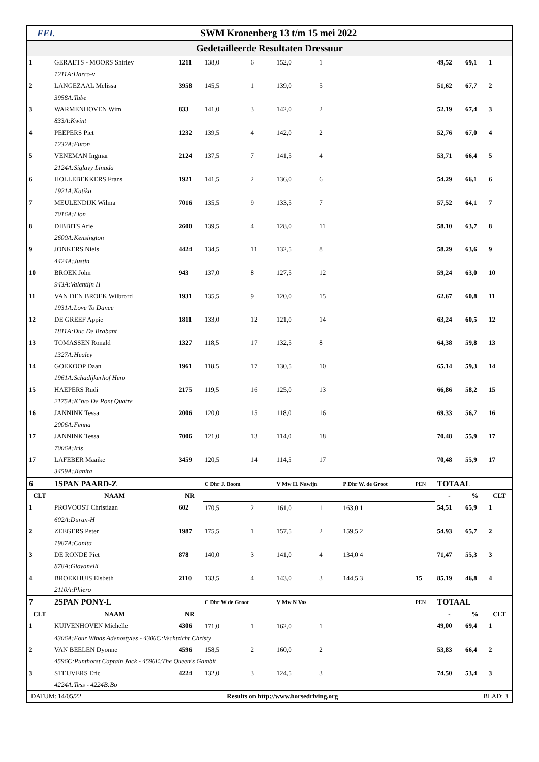FEI. SWM Kronenberg 13 t/m 15 mei 2022
Gedetailleerde Resultaten Dressuur
| 1 | GERAETS - MOORS Shirley | 1211 | 138,0 | 6 | 152,0 | 1 | | | 49,52 | 69,1 | 1 |
| | 1211A:Harco-v | | | | | | | | | | |
| 2 | LANGEZAAL Melissa | 3958 | 145,5 | 1 | 139,0 | 5 | | | 51,62 | 67,7 | 2 |
| | 3958A:Tabe | | | | | | | | | | |
| 3 | WARMENHOVEN Wim | 833 | 141,0 | 3 | 142,0 | 2 | | | 52,19 | 67,4 | 3 |
| | 833A:Kwint | | | | | | | | | | |
| 4 | PEEPERS Piet | 1232 | 139,5 | 4 | 142,0 | 2 | | | 52,76 | 67,0 | 4 |
| | 1232A:Furon | | | | | | | | | | |
| 5 | VENEMAN Ingmar | 2124 | 137,5 | 7 | 141,5 | 4 | | | 53,71 | 66,4 | 5 |
| | 2124A:Siglavy Linada | | | | | | | | | | |
| 6 | HOLLEBEKKERS Frans | 1921 | 141,5 | 2 | 136,0 | 6 | | | 54,29 | 66,1 | 6 |
| | 1921A:Katika | | | | | | | | | | |
| 7 | MEULENDIJK Wilma | 7016 | 135,5 | 9 | 133,5 | 7 | | | 57,52 | 64,1 | 7 |
| | 7016A:Lion | | | | | | | | | | |
| 8 | DIBBITS Arie | 2600 | 139,5 | 4 | 128,0 | 11 | | | 58,10 | 63,7 | 8 |
| | 2600A:Kensington | | | | | | | | | | |
| 9 | JONKERS Niels | 4424 | 134,5 | 11 | 132,5 | 8 | | | 58,29 | 63,6 | 9 |
| | 4424A:Justin | | | | | | | | | | |
| 10 | BROEK John | 943 | 137,0 | 8 | 127,5 | 12 | | | 59,24 | 63,0 | 10 |
| | 943A:Valentijn H | | | | | | | | | | |
| 11 | VAN DEN BROEK Wilbrord | 1931 | 135,5 | 9 | 120,0 | 15 | | | 62,67 | 60,8 | 11 |
| | 1931A:Love To Dance | | | | | | | | | | |
| 12 | DE GREEF Appie | 1811 | 133,0 | 12 | 121,0 | 14 | | | 63,24 | 60,5 | 12 |
| | 1811A:Duc De Brabant | | | | | | | | | | |
| 13 | TOMASSEN Ronald | 1327 | 118,5 | 17 | 132,5 | 8 | | | 64,38 | 59,8 | 13 |
| | 1327A:Healey | | | | | | | | | | |
| 14 | GOEKOOP Daan | 1961 | 118,5 | 17 | 130,5 | 10 | | | 65,14 | 59,3 | 14 |
| | 1961A:Schadijkerhof Hero | | | | | | | | | | |
| 15 | HAEPERS Rudi | 2175 | 119,5 | 16 | 125,0 | 13 | | | 66,86 | 58,2 | 15 |
| | 2175A:K'Yvo De Pont Quatre | | | | | | | | | | |
| 16 | JANNINK Tessa | 2006 | 120,0 | 15 | 118,0 | 16 | | | 69,33 | 56,7 | 16 |
| | 2006A:Fenna | | | | | | | | | | |
| 17 | JANNINK Tessa | 7006 | 121,0 | 13 | 114,0 | 18 | | | 70,48 | 55,9 | 17 |
| | 7006A:Iris | | | | | | | | | | |
| 17 | LAFEBER Maaike | 3459 | 120,5 | 14 | 114,5 | 17 | | | 70,48 | 55,9 | 17 |
| | 3459A:Jianita | | | | | | | | | | |
| 6 | 1SPAN PAARD-Z | | C Dhr J. Boom | | V Mw H. Nawijn | | P Dhr W. de Groot | PEN | TOTAAL | | |
| CLT | NAAM | NR | | | | | | | - | % | CLT |
| 1 | PROVOOST Christiaan | 602 | 170,5 | 2 | 161,0 | 1 | 163,0 1 | | 54,51 | 65,9 | 1 |
| | 602A:Duran-H | | | | | | | | | | |
| 2 | ZEEGERS Peter | 1987 | 175,5 | 1 | 157,5 | 2 | 159,5 2 | | 54,93 | 65,7 | 2 |
| | 1987A:Canita | | | | | | | | | | |
| 3 | DE RONDE Piet | 878 | 140,0 | 3 | 141,0 | 4 | 134,0 4 | | 71,47 | 55,3 | 3 |
| | 878A:Giovanelli | | | | | | | | | | |
| 4 | BROEKHUIS Elsbeth | 2110 | 133,5 | 4 | 143,0 | 3 | 144,5 3 | 15 | 85,19 | 46,8 | 4 |
| | 2110A:Phiero | | | | | | | | | | |
| 7 | 2SPAN PONY-L | | C Dhr W de Groot | | V Mw N Vos | | | PEN | TOTAAL | | |
| CLT | NAAM | NR | | | | | | | - | % | CLT |
| 1 | KUIVENHOVEN Michelle | 4306 | 171,0 | 1 | 162,0 | 1 | | | 49,00 | 69,4 | 1 |
| | 4306A:Four Winds Adenostyles - 4306C:Vechtzicht Christy | | | | | | | | | | |
| 2 | VAN BEELEN Dyonne | 4596 | 158,5 | 2 | 160,0 | 2 | | | 53,83 | 66,4 | 2 |
| | 4596C:Punthorst Captain Jack - 4596E:The Queen's Gambit | | | | | | | | | | |
| 3 | STEIJVERS Eric | 4224 | 132,0 | 3 | 124,5 | 3 | | | 74,50 | 53,4 | 3 |
| | 4224A:Tess - 4224B:Bo | | | | | | | | | | |
DATUM: 14/05/22 Results on http://www.horsedriving.org BLAD: 3